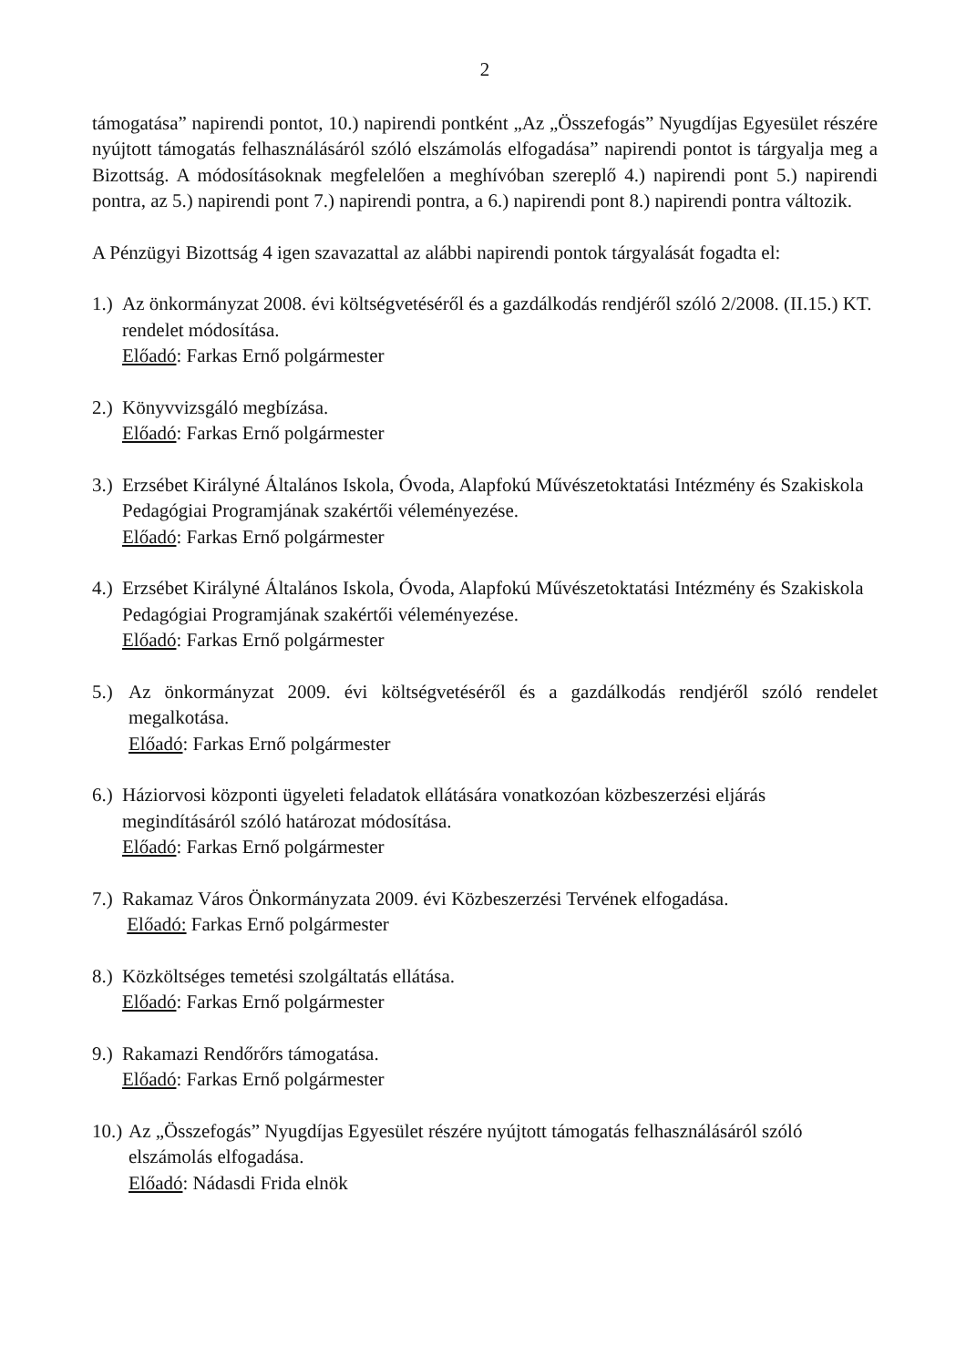2
támogatása” napirendi pontot, 10.) napirendi pontként „Az „Összefogás” Nyugdíjas Egyesület részére nyújtott támogatás felhasználásáról szóló elszámolás elfogadása” napirendi pontot is tárgyalja meg a Bizottság. A módosításoknak megfelelően a meghívóban szereplő 4.) napirendi pont 5.) napirendi pontra, az 5.) napirendi pont 7.) napirendi pontra, a 6.) napirendi pont 8.) napirendi pontra változik.
A Pénzügyi Bizottság 4 igen szavazattal az alábbi napirendi pontok tárgyalását fogadta el:
1.)
Az önkormányzat 2008. évi költségvetéséről és a gazdálkodás rendjéről szóló 2/2008. (II.15.) KT. rendelet módosítása.
Előadó: Farkas Ernő polgármester
2.)
Könyvvizsgáló megbízása.
Előadó: Farkas Ernő polgármester
3.)
Erzsébet Királyné Általános Iskola, Óvoda, Alapfokú Művészetoktatási Intézmény és Szakiskola Pedagógiai Programjának szakértői véleményezése.
Előadó: Farkas Ernő polgármester
4.)
Erzsébet Királyné Általános Iskola, Óvoda, Alapfokú Művészetoktatási Intézmény és Szakiskola Pedagógiai Programjának szakértői véleményezése.
Előadó: Farkas Ernő polgármester
5.) Az önkormányzat 2009. évi költségvetéséről és a gazdálkodás rendjéről szóló rendelet megalkotása.
Előadó: Farkas Ernő polgármester
6.)
Háziorvosi központi ügyeleti feladatok ellátására vonatkozóan közbeszerzési eljárás megindításáról szóló határozat módosítása.
Előadó: Farkas Ernő polgármester
7.)
Rakamaz Város Önkormányzata 2009. évi Közbeszerzési Tervének elfogadása.
Előadó: Farkas Ernő polgármester
8.)
Közköltséges temetési szolgáltatás ellátása.
Előadó: Farkas Ernő polgármester
9.)
Rakamazi Rendőrőrs támogatása.
Előadó: Farkas Ernő polgármester
10.)
Az „Összefogás” Nyugdíjas Egyesület részére nyújtott támogatás felhasználásáról szóló elszámolás elfogadása.
Előadó: Nádasdi Frida elnök